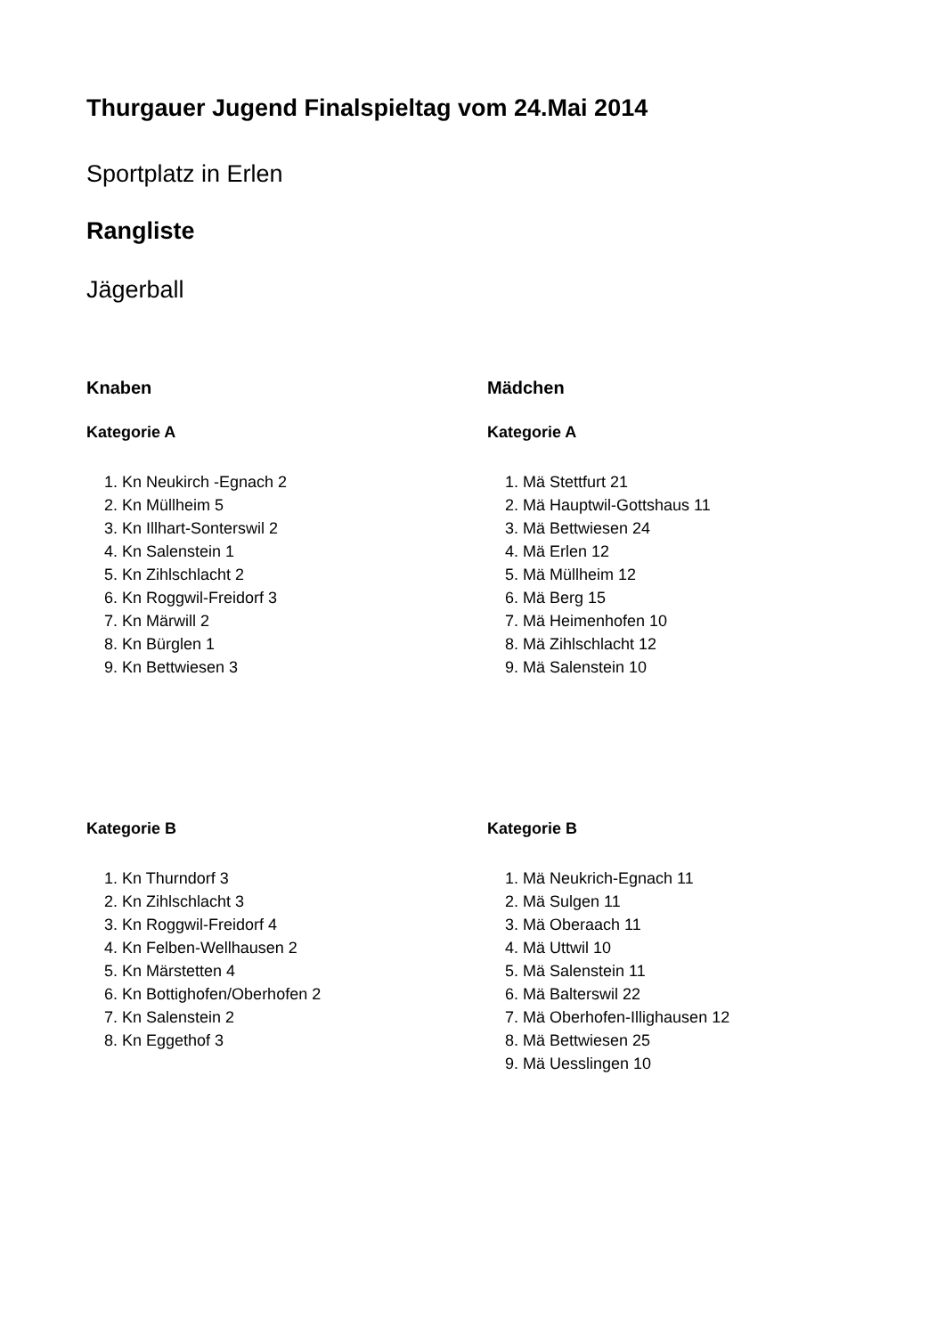Thurgauer Jugend Finalspieltag vom 24.Mai 2014
Sportplatz in Erlen
Rangliste
Jägerball
Knaben
Kategorie A
1. Kn Neukirch -Egnach 2
2. Kn Müllheim 5
3. Kn Illhart-Sonterswil 2
4. Kn Salenstein 1
5. Kn Zihlschlacht 2
6. Kn Roggwil-Freidorf 3
7. Kn Märwill 2
8. Kn Bürglen 1
9. Kn Bettwiesen 3
Mädchen
Kategorie A
1. Mä Stettfurt 21
2. Mä Hauptwil-Gottshaus 11
3. Mä Bettwiesen 24
4. Mä Erlen 12
5. Mä Müllheim 12
6. Mä Berg 15
7. Mä Heimenhofen 10
8. Mä Zihlschlacht 12
9. Mä Salenstein 10
Kategorie B
1. Kn Thurndorf 3
2. Kn Zihlschlacht 3
3. Kn Roggwil-Freidorf 4
4. Kn Felben-Wellhausen 2
5. Kn Märstetten 4
6. Kn Bottighofen/Oberhofen 2
7. Kn Salenstein 2
8. Kn Eggethof 3
Kategorie B
1. Mä Neukrich-Egnach 11
2. Mä Sulgen 11
3. Mä Oberaach 11
4. Mä Uttwil 10
5. Mä Salenstein 11
6. Mä Balterswil 22
7. Mä Oberhofen-Illighausen 12
8. Mä Bettwiesen 25
9. Mä Uesslingen 10